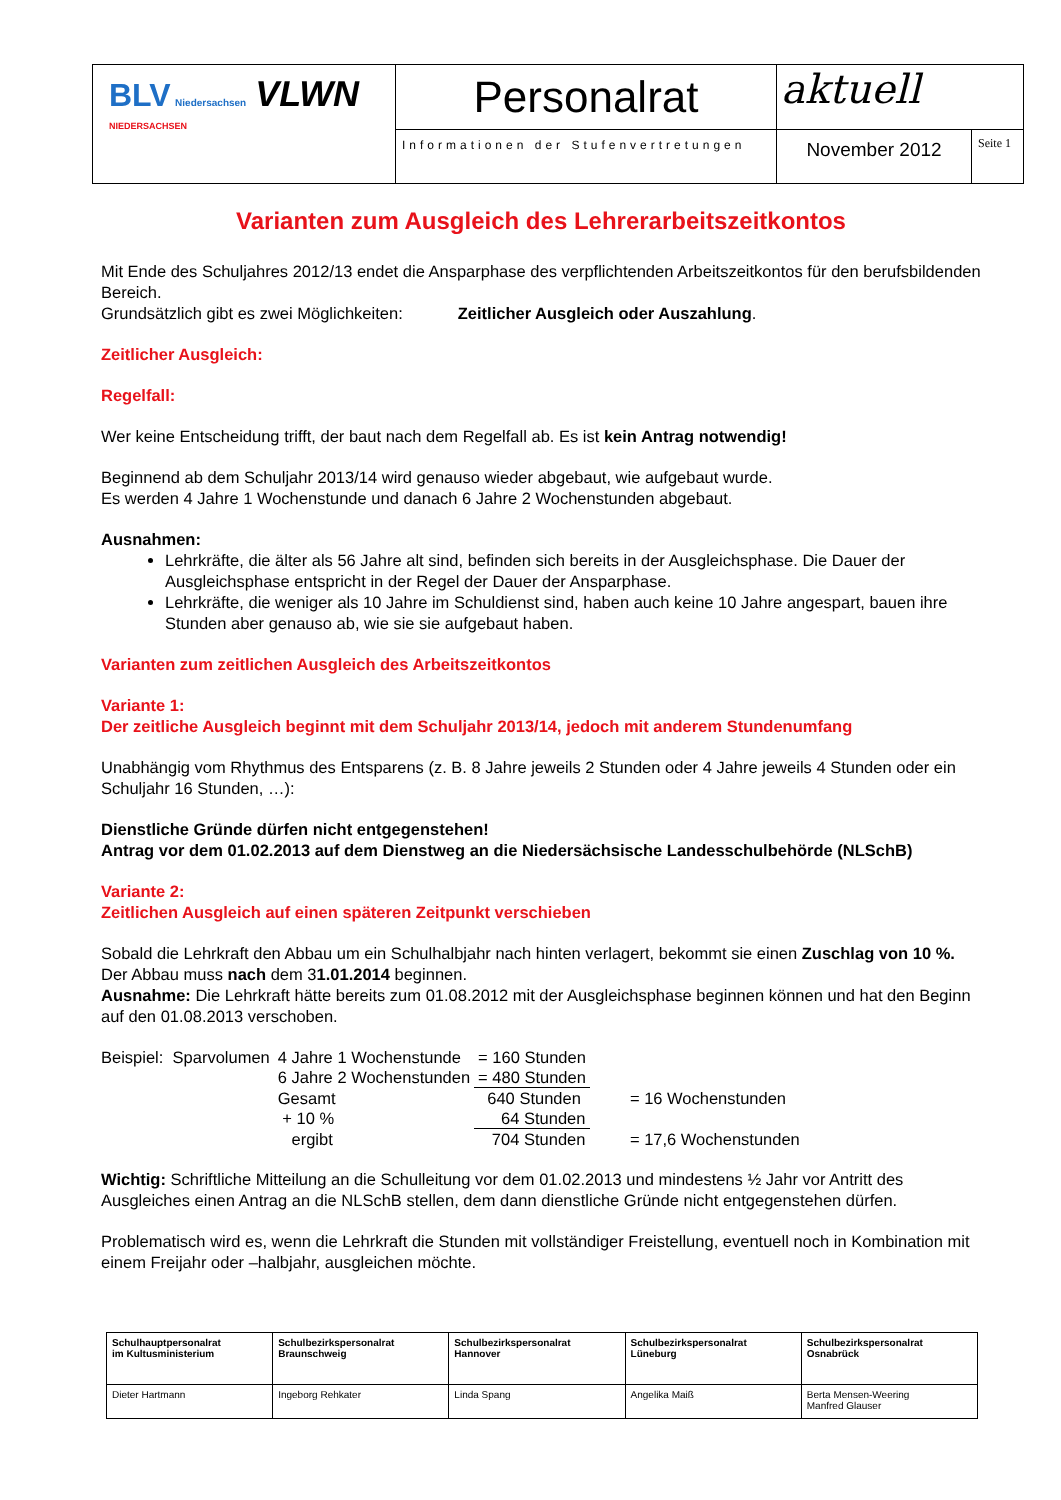| BLV Niedersachsen VLWN NIEDERSACHSEN | Personalrat | aktuell | |
| | Informationen der Stufenvertretungen | November 2012 | Seite 1 |
Varianten zum Ausgleich des Lehrerarbeitszeitkontos
Mit Ende des Schuljahres 2012/13 endet die Ansparphase des verpflichtenden Arbeitszeitkontos für den berufsbildenden Bereich.
Grundsätzlich gibt es zwei Möglichkeiten: Zeitlicher Ausgleich oder Auszahlung.
Zeitlicher Ausgleich:
Regelfall:
Wer keine Entscheidung trifft, der baut nach dem Regelfall ab. Es ist kein Antrag notwendig!
Beginnend ab dem Schuljahr 2013/14 wird genauso wieder abgebaut, wie aufgebaut wurde.
Es werden 4 Jahre 1 Wochenstunde und danach 6 Jahre 2 Wochenstunden abgebaut.
Ausnahmen:
Lehrkräfte, die älter als 56 Jahre alt sind, befinden sich bereits in der Ausgleichsphase. Die Dauer der Ausgleichsphase entspricht in der Regel der Dauer der Ansparphase.
Lehrkräfte, die weniger als 10 Jahre im Schuldienst sind, haben auch keine 10 Jahre angespart, bauen ihre Stunden aber genauso ab, wie sie sie aufgebaut haben.
Varianten zum zeitlichen Ausgleich des Arbeitszeitkontos
Variante 1:
Der zeitliche Ausgleich beginnt mit dem Schuljahr 2013/14, jedoch mit anderem Stundenumfang
Unabhängig vom Rhythmus des Entsparens (z. B. 8 Jahre jeweils 2 Stunden oder 4 Jahre jeweils 4 Stunden oder ein Schuljahr 16 Stunden, …):
Dienstliche Gründe dürfen nicht entgegenstehen!
Antrag vor dem 01.02.2013 auf dem Dienstweg an die Niedersächsische Landesschulbehörde (NLSchB)
Variante 2:
Zeitlichen Ausgleich auf einen späteren Zeitpunkt verschieben
Sobald die Lehrkraft den Abbau um ein Schulhalbjahr nach hinten verlagert, bekommt sie einen Zuschlag von 10 %. Der Abbau muss nach dem 31.01.2014 beginnen.
Ausnahme: Die Lehrkraft hätte bereits zum 01.08.2012 mit der Ausgleichsphase beginnen können und hat den Beginn auf den 01.08.2013 verschoben.
| Beispiel: Sparvolumen | 4 Jahre 1 Wochenstunde | = 160 Stunden | |
| | 6 Jahre 2 Wochenstunden | = 480 Stunden | |
| | Gesamt | 640 Stunden | = 16 Wochenstunden |
| | + 10 % | 64 Stunden | |
| | ergibt | 704 Stunden | = 17,6 Wochenstunden |
Wichtig: Schriftliche Mitteilung an die Schulleitung vor dem 01.02.2013 und mindestens ½ Jahr vor Antritt des Ausgleiches einen Antrag an die NLSchB stellen, dem dann dienstliche Gründe nicht entgegenstehen dürfen.
Problematisch wird es, wenn die Lehrkraft die Stunden mit vollständiger Freistellung, eventuell noch in Kombination mit einem Freijahr oder –halbjahr, ausgleichen möchte.
| Schulhauptpersonalrat im Kultusministerium | Schulbezirkspersonalrat Braunschweig | Schulbezirkspersonalrat Hannover | Schulbezirkspersonalrat Lüneburg | Schulbezirkspersonalrat Osnabrück |
| Dieter Hartmann | Ingeborg Rehkater | Linda Spang | Angelika Maiß | Berta Mensen-Weering Manfred Glauser |